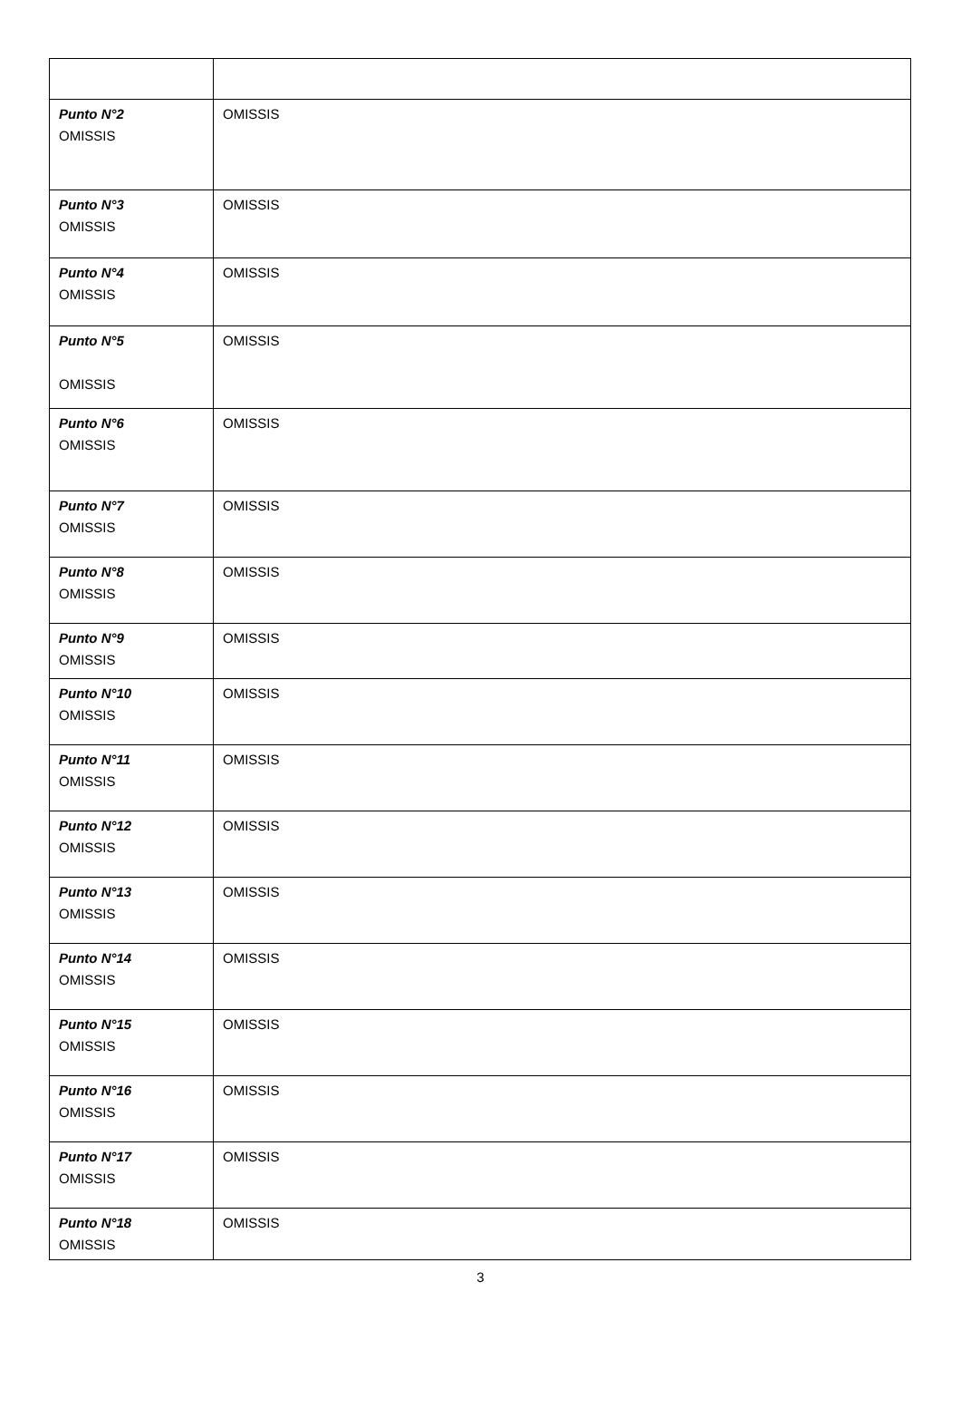| Punto N°2 OMISSIS | OMISSIS |
| Punto N°3 OMISSIS | OMISSIS |
| Punto N°4 OMISSIS | OMISSIS |
| Punto N°5 OMISSIS | OMISSIS |
| Punto N°6 OMISSIS | OMISSIS |
| Punto N°7 OMISSIS | OMISSIS |
| Punto N°8 OMISSIS | OMISSIS |
| Punto N°9 OMISSIS | OMISSIS |
| Punto N°10 OMISSIS | OMISSIS |
| Punto N°11 OMISSIS | OMISSIS |
| Punto N°12 OMISSIS | OMISSIS |
| Punto N°13 OMISSIS | OMISSIS |
| Punto N°14 OMISSIS | OMISSIS |
| Punto N°15 OMISSIS | OMISSIS |
| Punto N°16 OMISSIS | OMISSIS |
| Punto N°17 OMISSIS | OMISSIS |
| Punto N°18 OMISSIS | OMISSIS |
3